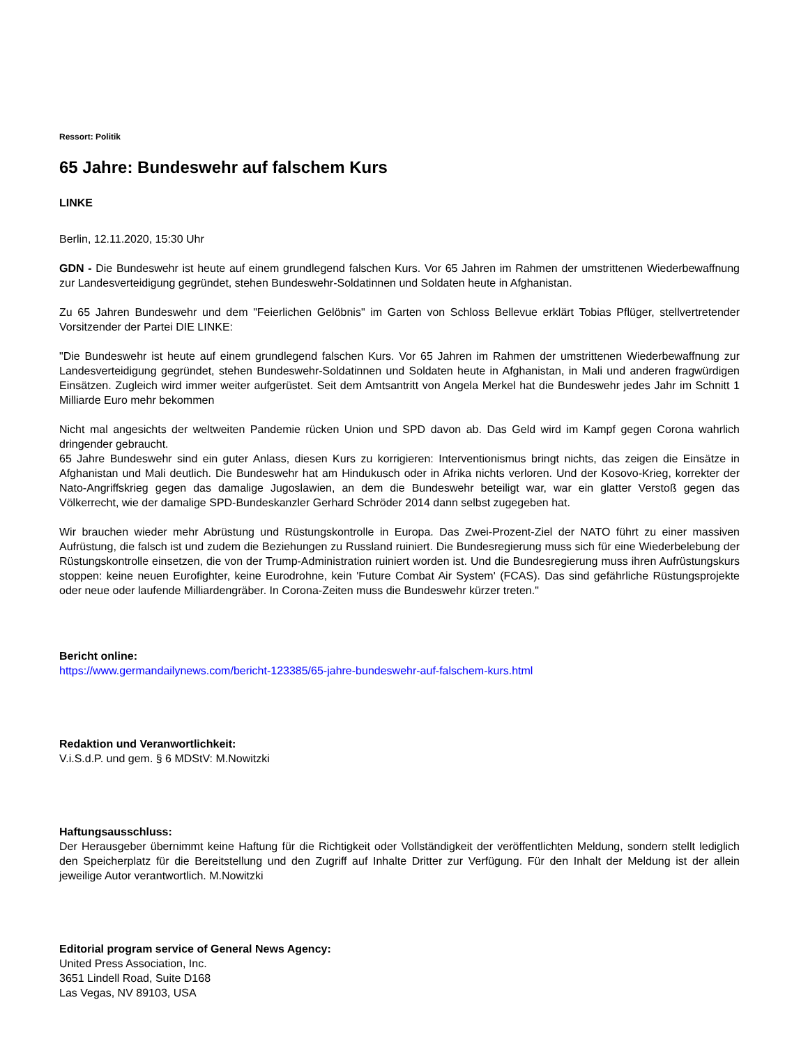Ressort: Politik
65 Jahre: Bundeswehr auf falschem Kurs
LINKE
Berlin, 12.11.2020, 15:30 Uhr
GDN - Die Bundeswehr ist heute auf einem grundlegend falschen Kurs. Vor 65 Jahren im Rahmen der umstrittenen Wiederbewaffnung zur Landesverteidigung gegründet, stehen Bundeswehr-Soldatinnen und Soldaten heute in Afghanistan.
Zu 65 Jahren Bundeswehr und dem "Feierlichen Gelöbnis" im Garten von Schloss Bellevue erklärt Tobias Pflüger, stellvertretender Vorsitzender der Partei DIE LINKE:
"Die Bundeswehr ist heute auf einem grundlegend falschen Kurs. Vor 65 Jahren im Rahmen der umstrittenen Wiederbewaffnung zur Landesverteidigung gegründet, stehen Bundeswehr-Soldatinnen und Soldaten heute in Afghanistan, in Mali und anderen fragwürdigen Einsätzen. Zugleich wird immer weiter aufgerüstet. Seit dem Amtsantritt von Angela Merkel hat die Bundeswehr jedes Jahr im Schnitt 1 Milliarde Euro mehr bekommen
Nicht mal angesichts der weltweiten Pandemie rücken Union und SPD davon ab. Das Geld wird im Kampf gegen Corona wahrlich dringender gebraucht.
65 Jahre Bundeswehr sind ein guter Anlass, diesen Kurs zu korrigieren: Interventionismus bringt nichts, das zeigen die Einsätze in Afghanistan und Mali deutlich. Die Bundeswehr hat am Hindukusch oder in Afrika nichts verloren. Und der Kosovo-Krieg, korrekter der Nato-Angriffskrieg gegen das damalige Jugoslawien, an dem die Bundeswehr beteiligt war, war ein glatter Verstoß gegen das Völkerrecht, wie der damalige SPD-Bundeskanzler Gerhard Schröder 2014 dann selbst zugegeben hat.
Wir brauchen wieder mehr Abrüstung und Rüstungskontrolle in Europa. Das Zwei-Prozent-Ziel der NATO führt zu einer massiven Aufrüstung, die falsch ist und zudem die Beziehungen zu Russland ruiniert. Die Bundesregierung muss sich für eine Wiederbelebung der Rüstungskontrolle einsetzen, die von der Trump-Administration ruiniert worden ist. Und die Bundesregierung muss ihren Aufrüstungskurs stoppen: keine neuen Eurofighter, keine Eurodrohne, kein 'Future Combat Air System' (FCAS). Das sind gefährliche Rüstungsprojekte oder neue oder laufende Milliardengräber. In Corona-Zeiten muss die Bundeswehr kürzer treten."
Bericht online:
https://www.germandailynews.com/bericht-123385/65-jahre-bundeswehr-auf-falschem-kurs.html
Redaktion und Veranwortlichkeit:
V.i.S.d.P. und gem. § 6 MDStV: M.Nowitzki
Haftungsausschluss:
Der Herausgeber übernimmt keine Haftung für die Richtigkeit oder Vollständigkeit der veröffentlichten Meldung, sondern stellt lediglich den Speicherplatz für die Bereitstellung und den Zugriff auf Inhalte Dritter zur Verfügung. Für den Inhalt der Meldung ist der allein jeweilige Autor verantwortlich. M.Nowitzki
Editorial program service of General News Agency:
United Press Association, Inc.
3651 Lindell Road, Suite D168
Las Vegas, NV 89103, USA